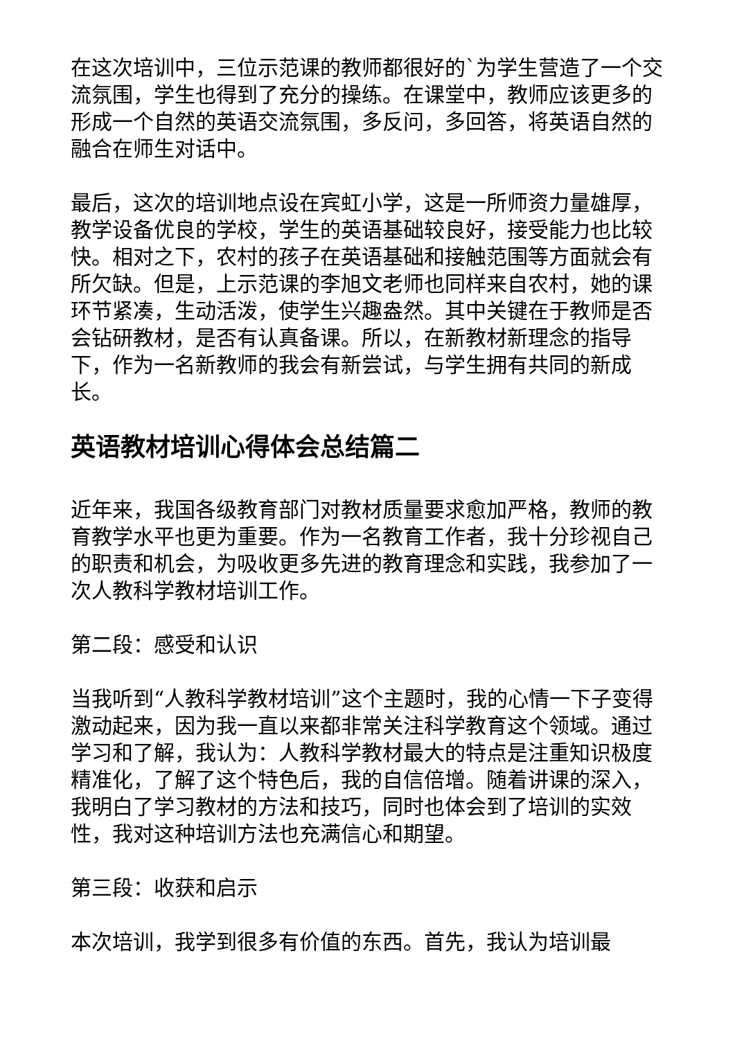在这次培训中，三位示范课的教师都很好的`为学生营造了一个交流氛围，学生也得到了充分的操练。在课堂中，教师应该更多的形成一个自然的英语交流氛围，多反问，多回答，将英语自然的融合在师生对话中。
最后，这次的培训地点设在宾虹小学，这是一所师资力量雄厚，教学设备优良的学校，学生的英语基础较良好，接受能力也比较快。相对之下，农村的孩子在英语基础和接触范围等方面就会有所欠缺。但是，上示范课的李旭文老师也同样来自农村，她的课环节紧凑，生动活泼，使学生兴趣盎然。其中关键在于教师是否会钻研教材，是否有认真备课。所以，在新教材新理念的指导下，作为一名新教师的我会有新尝试，与学生拥有共同的新成长。
英语教材培训心得体会总结篇二
近年来，我国各级教育部门对教材质量要求愈加严格，教师的教育教学水平也更为重要。作为一名教育工作者，我十分珍视自己的职责和机会，为吸收更多先进的教育理念和实践，我参加了一次人教科学教材培训工作。
第二段：感受和认识
当我听到“人教科学教材培训”这个主题时，我的心情一下子变得激动起来，因为我一直以来都非常关注科学教育这个领域。通过学习和了解，我认为：人教科学教材最大的特点是注重知识极度精准化，了解了这个特色后，我的自信倍增。随着讲课的深入，我明白了学习教材的方法和技巧，同时也体会到了培训的实效性，我对这种培训方法也充满信心和期望。
第三段：收获和启示
本次培训，我学到很多有价值的东西。首先，我认为培训最